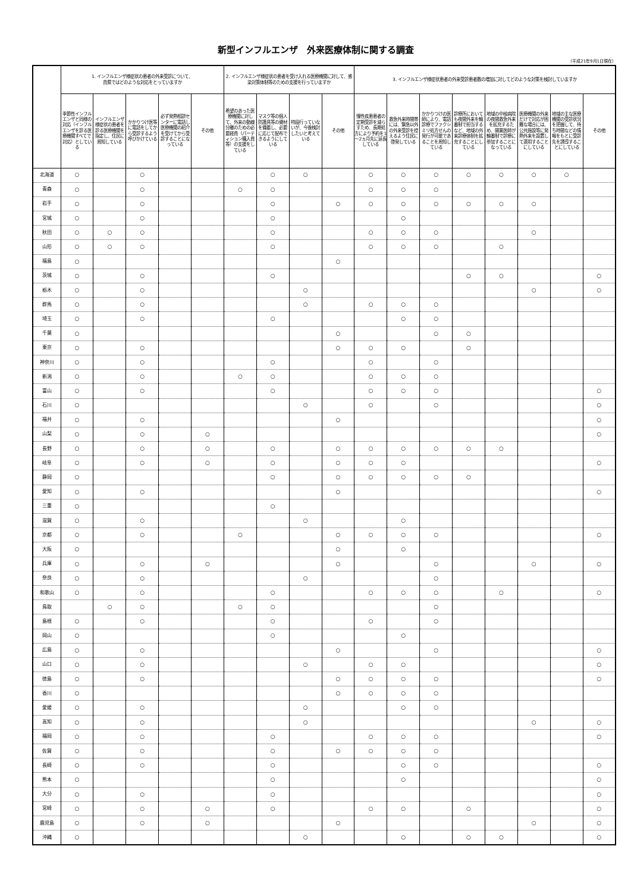新型インフルエンザ　外来医療体制に関する調査
（平成21年9月1日現在）
| | 1. インフルエンザ様症状の患者の外来受診について、 貴県ではどのような対応をとっていますか | | | | | 2. インフルエンザ様症状の患者を受け入れる医療機関に対して、感染対策体制等のための支援を行っていますか | | | | 3. インフルエンザ様症状患者の外来受診患者数の増加に対してどのような対策を検討していますか | | | | | | | |
| --- | --- | --- | --- | --- | --- | --- | --- | --- | --- | --- | --- | --- | --- | --- | --- | --- | --- |
| | 季節性インフルエンザと同様の対応（インフルエンザを診る医療機関すべてで対応）としている | インフルエンザ様症状の患者を診る医療機関を指定し、住民に周知している | かかりつけ医等に電話をしてから受診するよう呼びかけている | 必ず発熱相談センターに電話し医療機関の紹介を受けてから受診することになっている | その他 | 希望のあった医療機関に対して、外来の動線分離のための必要経費（パーティション購入費等）の支援をしている | マスク等の個人防護具等の資材を備蓄し、必要に応じて配布できるようにしている | 特段行っていないが、今後検討したいと考えている | その他 | 慢性疾患患者の定期受診を減らすため、長期処方により予約を1～2ヵ月先に延長している | 救急外来時間帯には、緊急以外の外来受診を控えるよう住民に啓発している | かかりつけの医師により、電話診療でファクシミリ処方せんの発行が可能であることを周知している | 診療所においても夜間外来を輪番制で担当するなど、地域の外来診療体制を拡充することにしている | 地域の中核病院の夜間救急外来を拡充するため、開業医師が輪番制で診療に参加することになっている | 医療機関の外来だけで対応が困難な場合には、公共施設等に発熱外来を設置して運用することにしている | 地域の主な医療機関の受診状況を把握して、待ち時間などの情報をもとに受診先を誘導することにしている | その他 |
| 北海道 | ○ | | ○ | | | | ○ | ○ | | ○ | ○ | ○ | ○ | ○ | ○ | ○ | |
| 青森 | ○ | | ○ | | | ○ | ○ | | | ○ | ○ | ○ | | | | | |
| 岩手 | ○ | | ○ | | | | ○ | | ○ | ○ | ○ | ○ | ○ | ○ | ○ | | |
| 宮城 | ○ | | ○ | | | | ○ | | | | ○ | | | | | | |
| 秋田 | ○ | ○ | ○ | | | | ○ | | | ○ | ○ | ○ | | | ○ | | |
| 山形 | ○ | ○ | ○ | | | | ○ | | | ○ | ○ | ○ | | ○ | | | |
| 福島 | ○ | | | | | | | | ○ | | | | | | | | |
| 茨城 | ○ | | ○ | | | | ○ | | | | | | ○ | ○ | | | ○ |
| 栃木 | ○ | | ○ | | | | | ○ | | | | | | | ○ | | ○ |
| 群馬 | ○ | | ○ | | | | | ○ | | ○ | ○ | ○ | | | | | |
| 埼玉 | ○ | | ○ | | | | ○ | | | | ○ | ○ | | | | | |
| 千葉 | ○ | | | | | | | | ○ | | | ○ | ○ | | | | |
| 東京 | ○ | | ○ | | | | | | ○ | ○ | ○ | | ○ | | | | |
| 神奈川 | ○ | | ○ | | | | ○ | | | ○ | | ○ | | | | | |
| 新潟 | ○ | | ○ | | | ○ | ○ | | | ○ | ○ | ○ | | | | | |
| 富山 | ○ | | ○ | | | | ○ | | | ○ | ○ | ○ | | | | | ○ |
| 石川 | ○ | | | | | | | ○ | | ○ | | ○ | | | | | ○ |
| 福井 | ○ | | ○ | | | | | | ○ | | | | | | | | ○ |
| 山梨 | ○ | | ○ | | ○ | | | | | | | | | | | | ○ |
| 長野 | ○ | | ○ | | ○ | | ○ | | ○ | ○ | ○ | ○ | ○ | ○ | | | |
| 岐阜 | ○ | | ○ | | ○ | | ○ | | ○ | ○ | ○ | | | | | | ○ |
| 静岡 | ○ | | | | | | ○ | | ○ | ○ | ○ | ○ | ○ | | | | |
| 愛知 | ○ | | ○ | | | | | | ○ | | | | | | | | ○ |
| 三重 | ○ | | | | | | ○ | | | | | | | | | | |
| 滋賀 | ○ | | ○ | | | | | ○ | | | ○ | | | | | | |
| 京都 | ○ | | ○ | | | ○ | | | ○ | ○ | ○ | ○ | | | | | ○ |
| 大阪 | ○ | | | | | | | | ○ | | ○ | | | | | | |
| 兵庫 | ○ | | ○ | | ○ | | | | ○ | | | ○ | | | ○ | | ○ |
| 奈良 | ○ | | ○ | | | | | ○ | | | | ○ | | | | | |
| 和歌山 | ○ | | ○ | | | | ○ | | | ○ | ○ | ○ | | ○ | | | ○ |
| 鳥取 | | ○ | ○ | | | ○ | ○ | | | | | ○ | | | | | |
| 島根 | ○ | | ○ | | | | ○ | | | ○ | | ○ | | | | | |
| 岡山 | ○ | | | | | | ○ | | | | ○ | | | | | | |
| 広島 | ○ | | ○ | | | | | | ○ | | | ○ | | | | | ○ |
| 山口 | ○ | | ○ | | | | | ○ | | ○ | ○ | | | | | | ○ |
| 徳島 | ○ | | ○ | | | | | | ○ | ○ | ○ | ○ | | | | | ○ |
| 香川 | ○ | | | | | | | | ○ | ○ | ○ | ○ | | | | | |
| 愛媛 | ○ | | ○ | | | | | ○ | | | ○ | ○ | | | | | |
| 高知 | ○ | | ○ | | | | | ○ | | | | | | | ○ | | ○ |
| 福岡 | ○ | | ○ | | | | ○ | | | ○ | ○ | ○ | | | | | ○ |
| 佐賀 | ○ | | ○ | | | | ○ | | ○ | ○ | ○ | ○ | | | | | |
| 長崎 | ○ | | ○ | | | | ○ | | | | ○ | ○ | | | | | ○ |
| 熊本 | ○ | | | | | | ○ | | | | ○ | | | | | | ○ |
| 大分 | ○ | | ○ | | | | ○ | | | | | | | | | | ○ |
| 宮崎 | ○ | | ○ | | ○ | | ○ | | | ○ | ○ | | ○ | | | | ○ |
| 鹿児島 | ○ | | ○ | | ○ | | | | ○ | | | | | | ○ | | ○ |
| 沖縄 | ○ | | | | | | | ○ | | | ○ | | ○ | ○ | | | ○ |